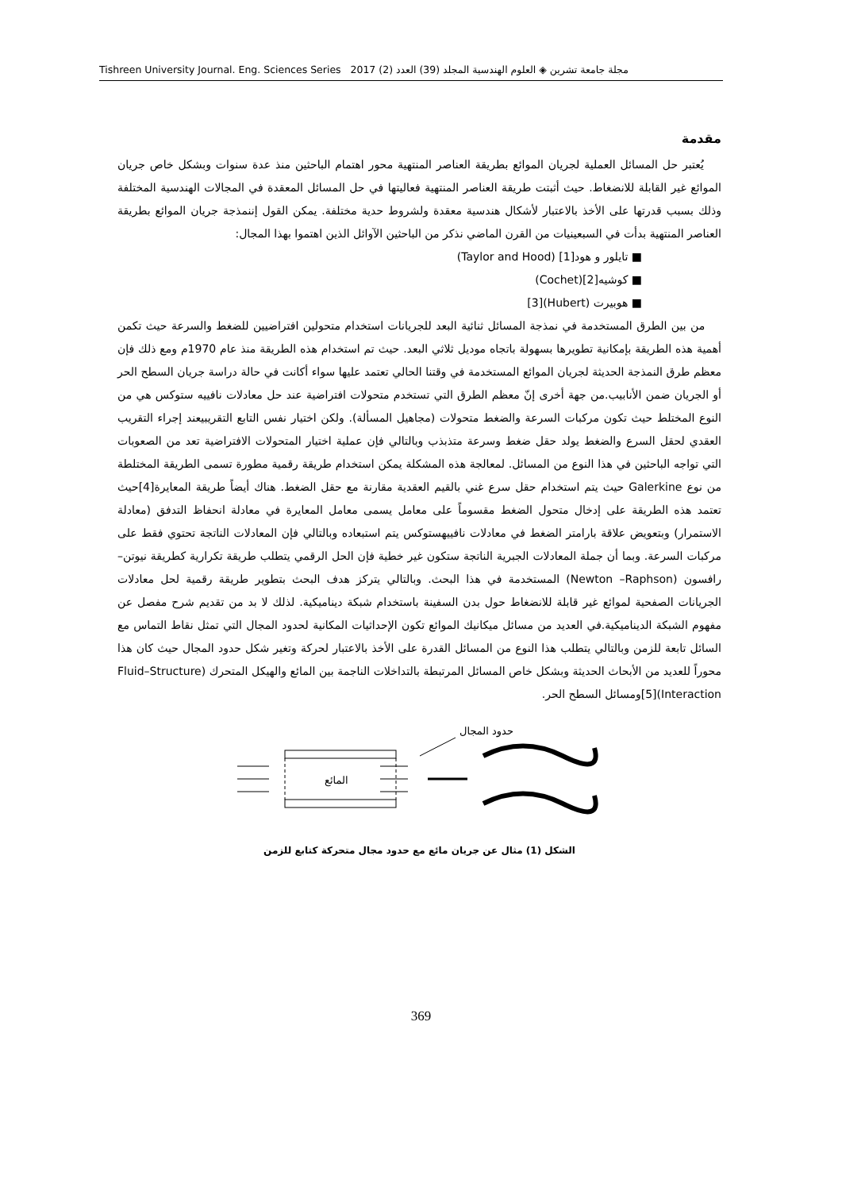مجلة جامعة تشرين ◈ العلوم الهندسية المجلد (39) العدد (2) 2017 Tishreen University Journal. Eng. Sciences Series
مقدمة
يُعتبر حل المسائل العملية لجريان الموائع بطريقة العناصر المنتهية محور اهتمام الباحثين منذ عدة سنوات وبشكل خاص جريان الموائع غير القابلة للانضغاط. حيث أثبتت طريقة العناصر المنتهية فعاليتها في حل المسائل المعقدة في المجالات الهندسية المختلفة وذلك بسبب قدرتها على الأخذ بالاعتبار لأشكال هندسية معقدة ولشروط حدية مختلفة. يمكن القول إننمذجة جريان الموائع بطريقة العناصر المنتهية بدأت في السبعينيات من القرن الماضي نذكر من الباحثين الآوائل الذين اهتموا بهذا المجال:
■ تايلور و هود[1] (Taylor and Hood)
■ كوشيه[2](Cochet)
■ هوبيرت (Hubert)[3]
من بين الطرق المستخدمة في نمذجة المسائل ثنائية البعد للجريانات استخدام متحولين افتراضيين للضغط والسرعة حيث تكمن أهمية هذه الطريقة بإمكانية تطويرها بسهولة باتجاه موديل ثلاثي البعد. حيث تم استخدام هذه الطريقة منذ عام 1970م ومع ذلك فإن معظم طرق النمذجة الحديثة لجريان الموائع المستخدمة في وقتنا الحالي تعتمد عليها سواء أكانت في حالة دراسة جريان السطح الحر أو الجريان ضمن الأنابيب.من جهة أخرى إنّ معظم الطرق التي تستخدم متحولات افتراضية عند حل معادلات نافييه ستوكس هي من النوع المختلط حيث تكون مركبات السرعة والضغط متحولات (مجاهيل المسألة). ولكن اختيار نفس التابع التقريبيعند إجراء التقريب العقدي لحقل السرع والضغط يولد حقل ضغط وسرعة متذبذب وبالتالي فإن عملية اختيار المتحولات الافتراضية تعد من الصعوبات التي تواجه الباحثين في هذا النوع من المسائل. لمعالجة هذه المشكلة يمكن استخدام طريقة رقمية مطورة تسمى الطريقة المختلطة من نوع Galerkine حيث يتم استخدام حقل سرع غني بالقيم العقدية مقارنة مع حقل الضغط. هناك أيضاً طريقة المعايرة[4]حيث تعتمد هذه الطريقة على إدخال متحول الضغط مقسوماً على معامل يسمى معامل المعايرة في معادلة انحفاظ التدفق (معادلة الاستمرار) وبتعويض علاقة بارامتر الضغط في معادلات نافييهستوكس يتم استبعاده وبالتالي فإن المعادلات الناتجة تحتوي فقط على مركبات السرعة. وبما أن جملة المعادلات الجبرية الناتجة ستكون غير خطية فإن الحل الرقمي يتطلب طريقة تكرارية كطريقة نيوتن– رافسون (Newton –Raphson) المستخدمة في هذا البحث. وبالتالي يتركز هدف البحث بتطوير طريقة رقمية لحل معادلات الجريانات الصفحية لموائع غير قابلة للانضغاط حول بدن السفينة باستخدام شبكة ديناميكية. لذلك لا بد من تقديم شرح مفصل عن مفهوم الشبكة الديناميكية.في العديد من مسائل ميكانيك الموائع تكون الإحداثيات المكانية لحدود المجال التي تمثل نقاط التماس مع السائل تابعة للزمن وبالتالي يتطلب هذا النوع من المسائل القدرة على الأخذ بالاعتبار لحركة وتغير شكل حدود المجال حيث كان هذا محوراً للعديد من الأبحاث الحديثة وبشكل خاص المسائل المرتبطة بالتداخلات الناجمة بين المائع والهيكل المتحرك (Fluid–Structure Interaction)[5]ومسائل السطح الحر.
حدود المجال
المائع
الشكل (1) مثال عن جريان مائع مع حدود مجال متحركة كتابع للزمن
369